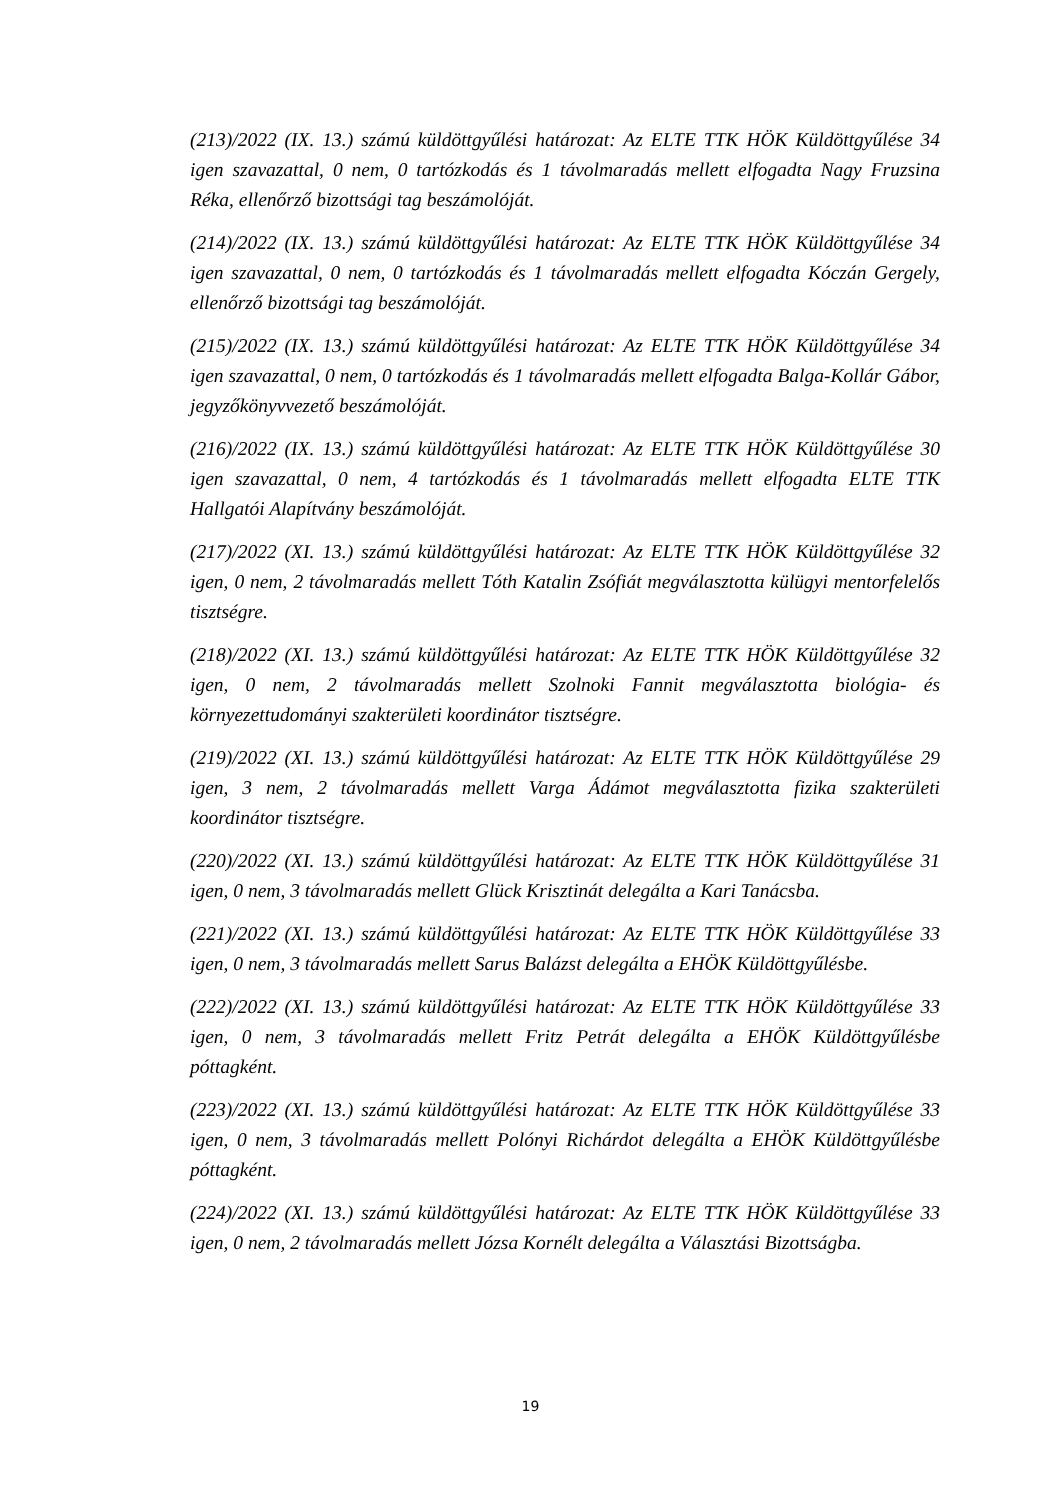(213)/2022 (IX. 13.) számú küldöttgyűlési határozat: Az ELTE TTK HÖK Küldöttgyűlése 34 igen szavazattal, 0 nem, 0 tartózkodás és 1 távolmaradás mellett elfogadta Nagy Fruzsina Réka, ellenőrző bizottsági tag beszámolóját.
(214)/2022 (IX. 13.) számú küldöttgyűlési határozat: Az ELTE TTK HÖK Küldöttgyűlése 34 igen szavazattal, 0 nem, 0 tartózkodás és 1 távolmaradás mellett elfogadta Kóczán Gergely, ellenőrző bizottsági tag beszámolóját.
(215)/2022 (IX. 13.) számú küldöttgyűlési határozat: Az ELTE TTK HÖK Küldöttgyűlése 34 igen szavazattal, 0 nem, 0 tartózkodás és 1 távolmaradás mellett elfogadta Balga-Kollár Gábor, jegyzőkönyvvezető beszámolóját.
(216)/2022 (IX. 13.) számú küldöttgyűlési határozat: Az ELTE TTK HÖK Küldöttgyűlése 30 igen szavazattal, 0 nem, 4 tartózkodás és 1 távolmaradás mellett elfogadta ELTE TTK Hallgatói Alapítvány beszámolóját.
(217)/2022 (XI. 13.) számú küldöttgyűlési határozat: Az ELTE TTK HÖK Küldöttgyűlése 32 igen, 0 nem, 2 távolmaradás mellett Tóth Katalin Zsófiát megválasztotta külügyi mentorfelelős tisztségre.
(218)/2022 (XI. 13.) számú küldöttgyűlési határozat: Az ELTE TTK HÖK Küldöttgyűlése 32 igen, 0 nem, 2 távolmaradás mellett Szolnoki Fannit megválasztotta biológia- és környezettudományi szakterületi koordinátor tisztségre.
(219)/2022 (XI. 13.) számú küldöttgyűlési határozat: Az ELTE TTK HÖK Küldöttgyűlése 29 igen, 3 nem, 2 távolmaradás mellett Varga Ádámot megválasztotta fizika szakterületi koordinátor tisztségre.
(220)/2022 (XI. 13.) számú küldöttgyűlési határozat: Az ELTE TTK HÖK Küldöttgyűlése 31 igen, 0 nem, 3 távolmaradás mellett Glück Krisztinát delegálta a Kari Tanácsba.
(221)/2022 (XI. 13.) számú küldöttgyűlési határozat: Az ELTE TTK HÖK Küldöttgyűlése 33 igen, 0 nem, 3 távolmaradás mellett Sarus Balázst delegálta a EHÖK Küldöttgyűlésbe.
(222)/2022 (XI. 13.) számú küldöttgyűlési határozat: Az ELTE TTK HÖK Küldöttgyűlése 33 igen, 0 nem, 3 távolmaradás mellett Fritz Petrát delegálta a EHÖK Küldöttgyűlésbe póttagként.
(223)/2022 (XI. 13.) számú küldöttgyűlési határozat: Az ELTE TTK HÖK Küldöttgyűlése 33 igen, 0 nem, 3 távolmaradás mellett Polónyi Richárdot delegálta a EHÖK Küldöttgyűlésbe póttagként.
(224)/2022 (XI. 13.) számú küldöttgyűlési határozat: Az ELTE TTK HÖK Küldöttgyűlése 33 igen, 0 nem, 2 távolmaradás mellett Józsa Kornélt delegálta a Választási Bizottságba.
19